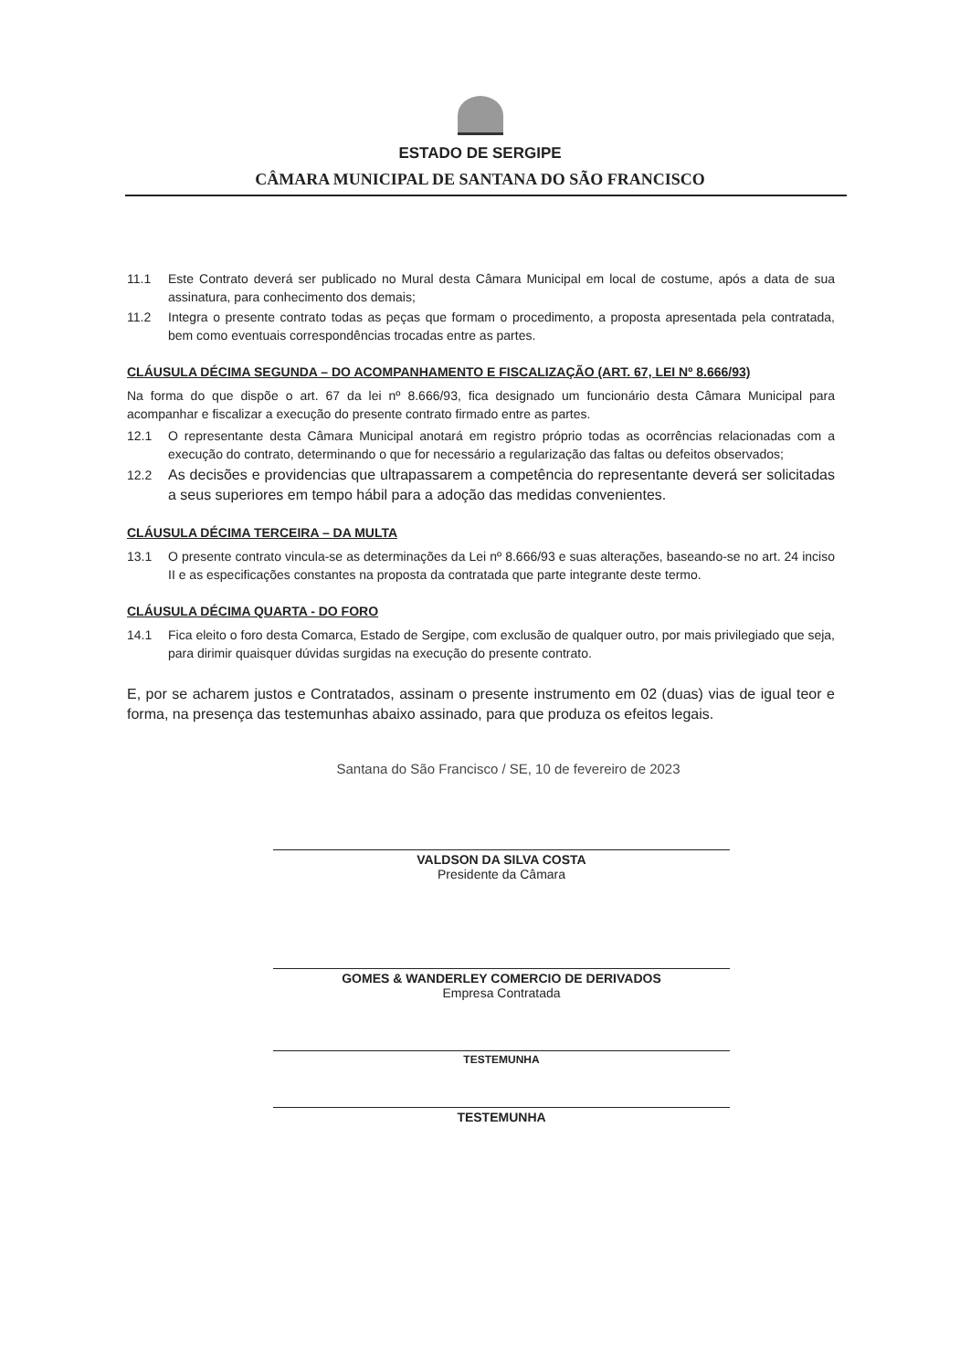ESTADO DE SERGIPE
CÂMARA MUNICIPAL DE SANTANA DO SÃO FRANCISCO
11.1 Este Contrato deverá ser publicado no Mural desta Câmara Municipal em local de costume, após a data de sua assinatura, para conhecimento dos demais;
11.2 Integra o presente contrato todas as peças que formam o procedimento, a proposta apresentada pela contratada, bem como eventuais correspondências trocadas entre as partes.
CLÁUSULA DÉCIMA SEGUNDA – DO ACOMPANHAMENTO E FISCALIZAÇÃO (ART. 67, LEI Nº 8.666/93)
Na forma do que dispõe o art. 67 da lei nº 8.666/93, fica designado um funcionário desta Câmara Municipal para acompanhar e fiscalizar a execução do presente contrato firmado entre as partes.
12.1 O representante desta Câmara Municipal anotará em registro próprio todas as ocorrências relacionadas com a execução do contrato, determinando o que for necessário a regularização das faltas ou defeitos observados;
12.2 As decisões e providencias que ultrapassarem a competência do representante deverá ser solicitadas a seus superiores em tempo hábil para a adoção das medidas convenientes.
CLÁUSULA DÉCIMA TERCEIRA – DA MULTA
13.1 O presente contrato vincula-se as determinações da Lei nº 8.666/93 e suas alterações, baseando-se no art. 24 inciso II e as especificações constantes na proposta da contratada que parte integrante deste termo.
CLÁUSULA DÉCIMA QUARTA - DO FORO
14.1 Fica eleito o foro desta Comarca, Estado de Sergipe, com exclusão de qualquer outro, por mais privilegiado que seja, para dirimir quaisquer dúvidas surgidas na execução do presente contrato.
E, por se acharem justos e Contratados, assinam o presente instrumento em 02 (duas) vias de igual teor e forma, na presença das testemunhas abaixo assinado, para que produza os efeitos legais.
Santana do São Francisco / SE, 10 de fevereiro de 2023
VALDSON DA SILVA COSTA
Presidente da Câmara
GOMES & WANDERLEY COMERCIO DE DERIVADOS
Empresa Contratada
TESTEMUNHA
TESTEMUNHA